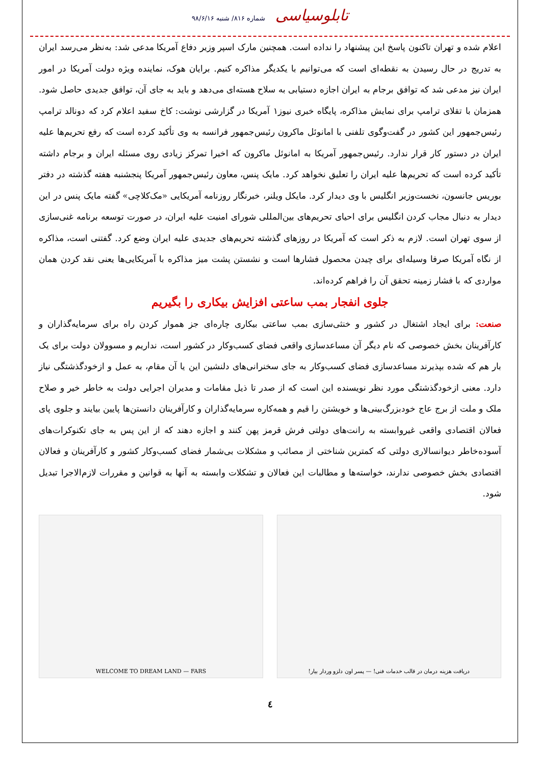تابلوسیاسی شماره ۸۱۶/ شنبه ۹۸/۶/۱۶
اعلام شده و تهران تاکنون پاسخ این پیشنهاد را نداده است. همچنین مارک اسپر وزیر دفاع آمریکا مدعی شد: به‌نظر می‌رسد ایران به تدریج در حال رسیدن به نقطه‌ای است که می‌توانیم با یکدیگر مذاکره کنیم. برایان هوک، نماینده ویژه دولت آمریکا در امور ایران نیز مدعی شد که توافق برجام به ایران اجازه دستیابی به سلاح هسته‌ای می‌دهد و باید به جای آن، توافق جدیدی حاصل شود. همزمان با تقلای ترامپ برای نمایش مذاکره، پایگاه خبری نیوز۱ آمریکا در گزارشی نوشت: کاخ سفید اعلام کرد که دونالد ترامپ رئیس‌جمهور این کشور در گفت‌وگوی تلفنی با امانوئل ماکرون رئیس‌جمهور فرانسه به وی تأکید کرده است که رفع تحریم‌ها علیه ایران در دستور کار قرار ندارد. رئیس‌جمهور آمریکا به امانوئل ماکرون که اخیرا تمرکز زیادی روی مسئله ایران و برجام داشته تأکید کرده است که تحریم‌ها علیه ایران را تعلیق نخواهد کرد. مایک پنس، معاون رئیس‌جمهور آمریکا پنجشنبه هفته گذشته در دفتر بوریس جانسون، نخست‌وزیر انگلیس با وی دیدار کرد. مایکل ویلنر، خبرنگار روزنامه آمریکایی «مک‌کلاچی» گفته مایک پنس در این دیدار به دنبال مجاب کردن انگلیس برای احیای تحریم‌های بین‌المللی شورای امنیت علیه ایران، در صورت توسعه برنامه غنی‌سازی از سوی تهران است. لازم به ذکر است که آمریکا در روزهای گذشته تحریم‌های جدیدی علیه ایران وضع کرد. گفتنی است، مذاکره از نگاه آمریکا صرفا وسیله‌ای برای چیدن محصول فشارها است و نشستن پشت میز مذاکره با آمریکایی‌ها یعنی نقد کردن همان مواردی که با فشار زمینه تحقق آن را فراهم کرده‌اند.
جلوی انفجار بمب ساعتی افزایش بیکاری را بگیریم
صنعت: برای ایجاد اشتغال در کشور و خنثی‌سازی بمب ساعتی بیکاری چاره‌ای جز هموار کردن راه برای سرمایه‌گذاران و کارآفرینان بخش خصوصی که نام دیگر آن مساعدسازی واقعی فضای کسب‌وکار در کشور است، نداریم و مسوولان دولت برای یک بار هم که شده بپذیرند مساعدسازی فضای کسب‌وکار به جای سخنرانی‌های دلنشین این یا آن مقام، به عمل و ازخودگذشتگی نیاز دارد. معنی ازخودگذشتگی مورد نظر نویسنده این است که از صدر تا ذیل مقامات و مدیران اجرایی دولت به خاطر خیر و صلاح ملک و ملت از برج عاج خودبزرگ‌بینی‌ها و خویشتن را قیم و همه‌کاره سرمایه‌گذاران و کارآفرینان دانستن‌ها پایین بیایند و جلوی پای فعالان اقتصادی واقعی غیروابسته به رانت‌های دولتی فرش قرمز پهن کنند و اجازه دهند که از این پس به جای تکنوکرات‌های آسوده‌خاطر دیوانسالاری دولتی که کمترین شناختی از مصائب و مشکلات بی‌شمار فضای کسب‌وکار کشور و کارآفرینان و فعالان اقتصادی بخش خصوصی ندارند، خواسته‌ها و مطالبات این فعالان و تشکلات وابسته به آنها به قوانین و مقررات لازم‌الاجرا تبدیل شود.
دریافت هزینه درمان در قالب خدمات فنی! — پسر اون دلزو وردار بیار! WELCOME TO DREAM LAND — FARS
٤